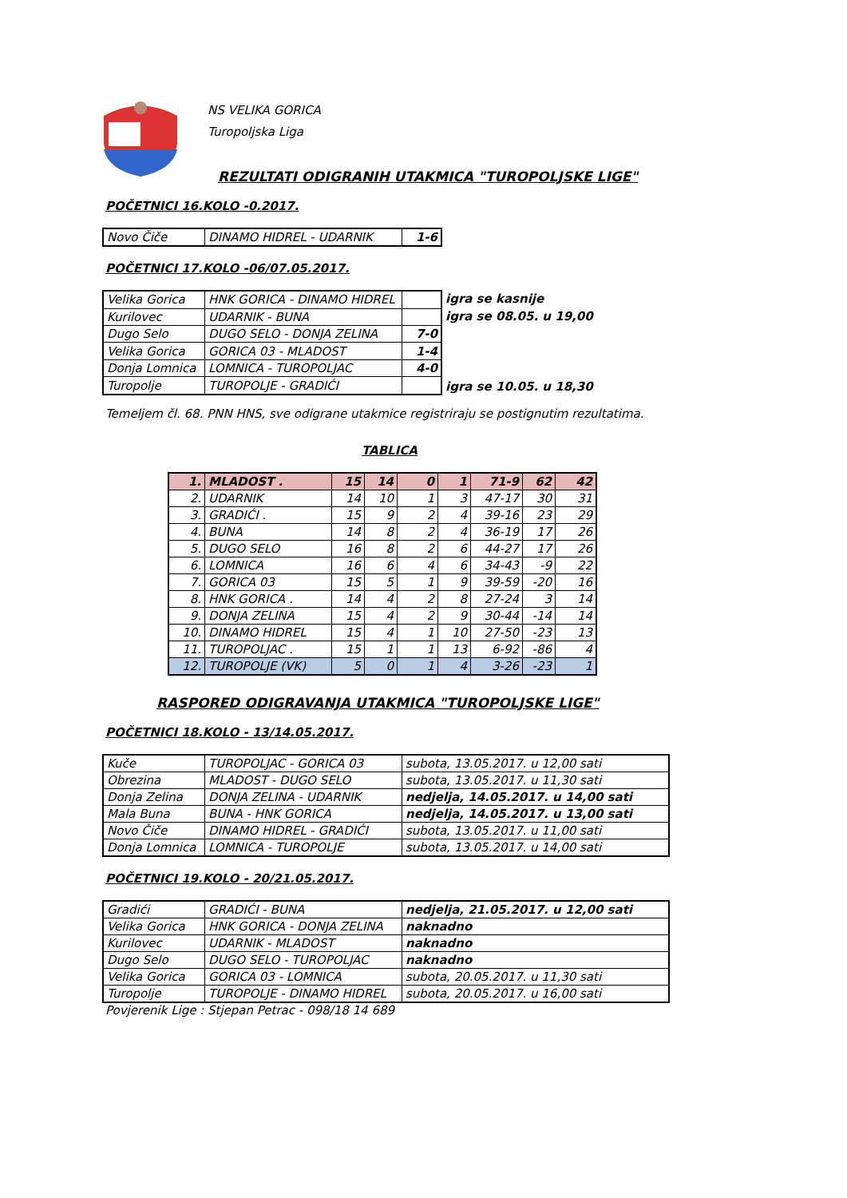NS VELIKA GORICA
Turopoljska Liga
REZULTATI ODIGRANIH UTAKMICA "TUROPOLJSKE LIGE"
POČETNICI 16.KOLO -0.2017.
| Novo Čiče | DINAMO HIDREL - UDARNIK | 1-6 |
POČETNICI 17.KOLO -06/07.05.2017.
| Velika Gorica | HNK GORICA - DINAMO HIDREL | |
| Kurilovec | UDARNIK - BUNA | |
| Dugo Selo | DUGO SELO - DONJA ZELINA | 7-0 |
| Velika Gorica | GORICA 03 - MLADOST | 1-4 |
| Donja Lomnica | LOMNICA - TUROPOLJAC | 4-0 |
| Turopolje | TUROPOLJE - GRADIĆI | |
igra se kasnije
igra se 08.05. u 19,00
igra se 10.05. u 18,30
Temeljem čl. 68. PNN HNS, sve odigrane utakmice registriraju se postignutim rezultatima.
TABLICA
| 1. | MLADOST . | 15 | 14 | 0 | 1 | 71-9 | 62 | 42 |
| 2. | UDARNIK | 14 | 10 | 1 | 3 | 47-17 | 30 | 31 |
| 3. | GRADIĆI . | 15 | 9 | 2 | 4 | 39-16 | 23 | 29 |
| 4. | BUNA | 14 | 8 | 2 | 4 | 36-19 | 17 | 26 |
| 5. | DUGO SELO | 16 | 8 | 2 | 6 | 44-27 | 17 | 26 |
| 6. | LOMNICA | 16 | 6 | 4 | 6 | 34-43 | -9 | 22 |
| 7. | GORICA 03 | 15 | 5 | 1 | 9 | 39-59 | -20 | 16 |
| 8. | HNK GORICA . | 14 | 4 | 2 | 8 | 27-24 | 3 | 14 |
| 9. | DONJA ZELINA | 15 | 4 | 2 | 9 | 30-44 | -14 | 14 |
| 10. | DINAMO HIDREL | 15 | 4 | 1 | 10 | 27-50 | -23 | 13 |
| 11. | TUROPOLJAC . | 15 | 1 | 1 | 13 | 6-92 | -86 | 4 |
| 12. | TUROPOLJE (VK) | 5 | 0 | 1 | 4 | 3-26 | -23 | 1 |
RASPORED ODIGRAVANJA UTAKMICA "TUROPOLJSKE LIGE"
POČETNICI 18.KOLO - 13/14.05.2017.
| Kuče | TUROPOLJAC - GORICA 03 | subota, 13.05.2017. u 12,00 sati |
| Obrezina | MLADOST - DUGO SELO | subota, 13.05.2017. u 11,30 sati |
| Donja Zelina | DONJA ZELINA - UDARNIK | nedjelja, 14.05.2017. u 14,00 sati |
| Mala Buna | BUNA - HNK GORICA | nedjelja, 14.05.2017. u 13,00 sati |
| Novo Čiče | DINAMO HIDREL - GRADIĆI | subota, 13.05.2017. u 11,00 sati |
| Donja Lomnica | LOMNICA - TUROPOLJE | subota, 13.05.2017. u 14,00 sati |
POČETNICI 19.KOLO - 20/21.05.2017.
| Gradići | GRADIĆI - BUNA | nedjelja, 21.05.2017. u 12,00 sati |
| Velika Gorica | HNK GORICA - DONJA ZELINA | naknadno |
| Kurilovec | UDARNIK - MLADOST | naknadno |
| Dugo Selo | DUGO SELO - TUROPOLJAC | naknadno |
| Velika Gorica | GORICA 03 - LOMNICA | subota, 20.05.2017. u 11,30 sati |
| Turopolje | TUROPOLJE - DINAMO HIDREL | subota, 20.05.2017. u 16,00 sati |
Povjerenik Lige : Stjepan Petrac - 098/18 14 689